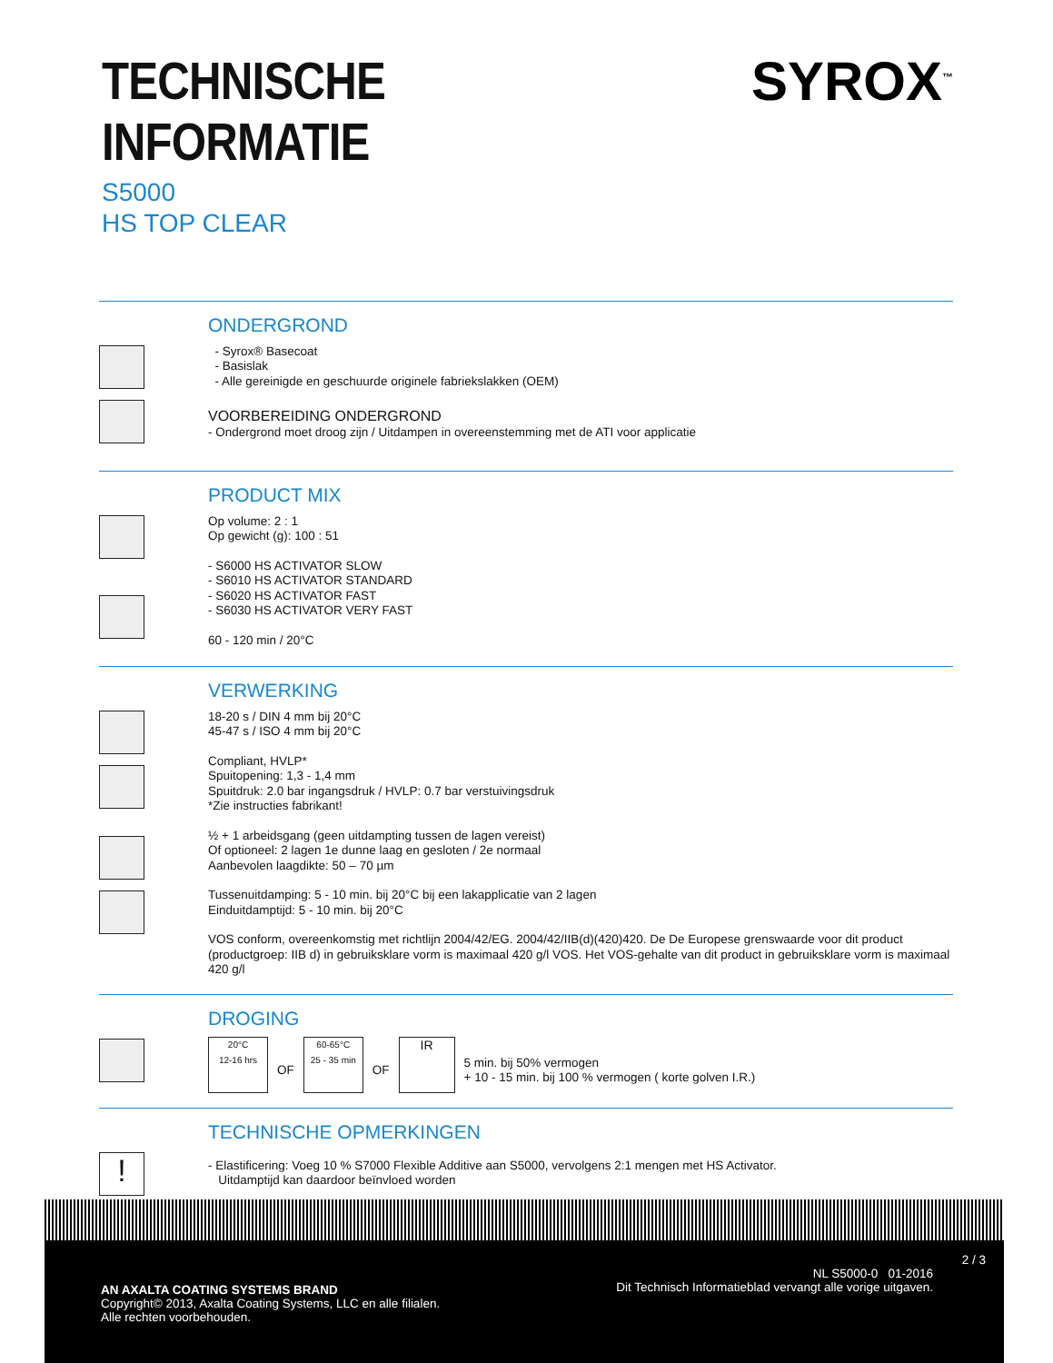TECHNISCHE INFORMATIE SYROX<sup>™</sup>
S5000
HS TOP CLEAR
ONDERGROND
- Syrox® Basecoat
- Basislak
- Alle gereinigde en geschuurde originele fabriekslakken (OEM)
VOORBEREIDING ONDERGROND
- Ondergrond moet droog zijn / Uitdampen in overeenstemming met de ATI voor applicatie
PRODUCT MIX
Op volume: 2 : 1
Op gewicht (g): 100 : 51
- S6000 HS ACTIVATOR SLOW
- S6010 HS ACTIVATOR STANDARD
- S6020 HS ACTIVATOR FAST
- S6030 HS ACTIVATOR VERY FAST
60 - 120 min / 20°C
VERWERKING
18-20 s / DIN 4 mm bij 20°C
45-47 s / ISO 4 mm bij 20°C
Compliant, HVLP*
Spuitopening: 1,3 - 1,4 mm
Spuitdruk: 2.0 bar ingangsdruk / HVLP: 0.7 bar verstuivingsdruk
*Zie instructies fabrikant!
½ + 1 arbeidsgang (geen uitdampting tussen de lagen vereist)
Of optioneel: 2 lagen 1e dunne laag en gesloten / 2e normaal
Aanbevolen laagdikte: 50 – 70 µm
Tussenuitdamping: 5 - 10 min. bij 20°C bij een lakapplicatie van 2 lagen
Einduitdamptijd: 5 - 10 min. bij 20°C
VOS conform, overeenkomstig met richtlijn 2004/42/EG. 2004/42/IIB(d)(420)420. De De Europese grenswaarde voor dit product (productgroep: IIB d) in gebruiksklare vorm is maximaal 420 g/l VOS. Het VOS-gehalte van dit product in gebruiksklare vorm is maximaal 420 g/l
DROGING
20°C
12-16 hrs
OF
60-65°C
25 - 35 min
OF
IR
5 min. bij 50% vermogen
+ 10 - 15 min. bij 100 % vermogen ( korte golven I.R.)
!
TECHNISCHE OPMERKINGEN
- Elastificering: Voeg 10 % S7000 Flexible Additive aan S5000, vervolgens 2:1 mengen met HS Activator.
Uitdamptijd kan daardoor beïnvloed worden
2 / 3
AN AXALTA COATING SYSTEMS BRAND
Copyright© 2013, Axalta Coating Systems, LLC en alle filialen.
Alle rechten voorbehouden.
NL S5000-0 01-2016
Dit Technisch Informatieblad vervangt alle vorige uitgaven.